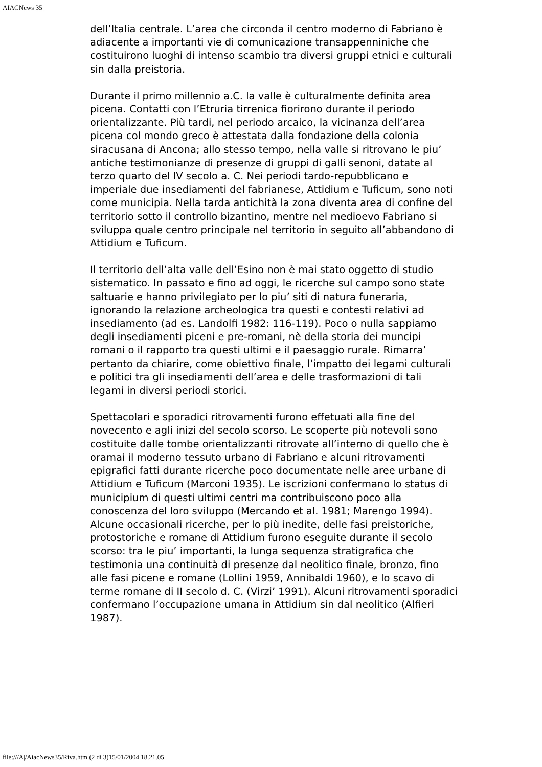AIACNews 35
dell’Italia centrale. L’area che circonda il centro moderno di Fabriano è adiacente a importanti vie di comunicazione transappenniniche che costituirono luoghi di intenso scambio tra diversi gruppi etnici e culturali sin dalla preistoria.
Durante il primo millennio a.C. la valle è culturalmente definita area picena. Contatti con l’Etruria tirrenica fiorirono durante il periodo orientalizzante. Più tardi, nel periodo arcaico, la vicinanza dell’area picena col mondo greco è attestata dalla fondazione della colonia siracusana di Ancona; allo stesso tempo, nella valle si ritrovano le piu’ antiche testimonianze di presenze di gruppi di galli senoni, datate al terzo quarto del IV secolo a. C. Nei periodi tardo-repubblicano e imperiale due insediamenti del fabrianese, Attidium e Tuficum, sono noti come municipia. Nella tarda antichità la zona diventa area di confine del territorio sotto il controllo bizantino, mentre nel medioevo Fabriano si sviluppa quale centro principale nel territorio in seguito all’abbandono di Attidium e Tuficum.
Il territorio dell’alta valle dell’Esino non è mai stato oggetto di studio sistematico. In passato e fino ad oggi, le ricerche sul campo sono state saltuarie e hanno privilegiato per lo piu’ siti di natura funeraria, ignorando la relazione archeologica tra questi e contesti relativi ad insediamento (ad es. Landolfi 1982: 116-119). Poco o nulla sappiamo degli insediamenti piceni e pre-romani, nè della storia dei muncipi romani o il rapporto tra questi ultimi e il paesaggio rurale. Rimarra’ pertanto da chiarire, come obiettivo finale, l’impatto dei legami culturali e politici tra gli insediamenti dell’area e delle trasformazioni di tali legami in diversi periodi storici.
Spettacolari e sporadici ritrovamenti furono effetuati alla fine del novecento e agli inizi del secolo scorso. Le scoperte più notevoli sono costituite dalle tombe orientalizzanti ritrovate all’interno di quello che è oramai il moderno tessuto urbano di Fabriano e alcuni ritrovamenti epigrafici fatti durante ricerche poco documentate nelle aree urbane di Attidium e Tuficum (Marconi 1935). Le iscrizioni confermano lo status di municipium di questi ultimi centri ma contribuiscono poco alla conoscenza del loro sviluppo (Mercando et al. 1981; Marengo 1994). Alcune occasionali ricerche, per lo più inedite, delle fasi preistoriche, protostoriche e romane di Attidium furono eseguite durante il secolo scorso: tra le piu’ importanti, la lunga sequenza stratigrafica che testimonia una continuità di presenze dal neolitico finale, bronzo, fino alle fasi picene e romane (Lollini 1959, Annibaldi 1960), e lo scavo di terme romane di II secolo d. C. (Virzi’ 1991). Alcuni ritrovamenti sporadici confermano l’occupazione umana in Attidium sin dal neolitico (Alfieri 1987).
file:///A|/AiacNews35/Riva.htm (2 di 3)15/01/2004 18.21.05